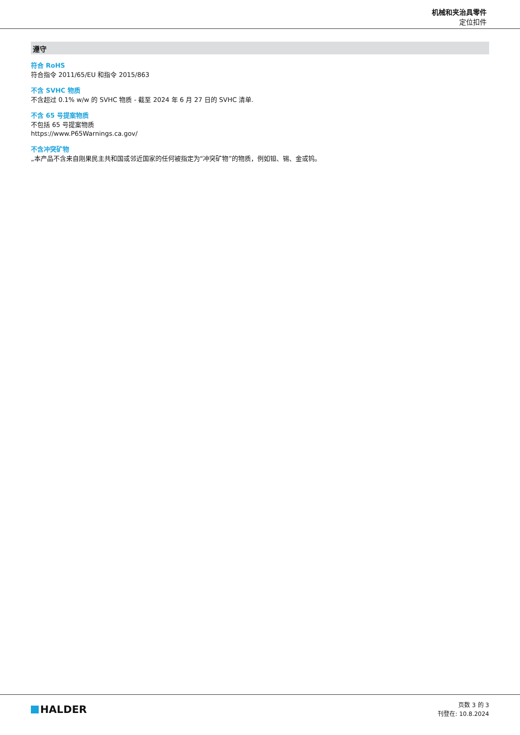机械和夹治具零件
定位扣件
遵守
符合 RoHS
符合指令 2011/65/EU 和指令 2015/863
不含 SVHC 物质
不含超过 0.1% w/w 的 SVHC 物质 - 截至 2024 年 6 月 27 日的 SVHC 清单.
不含 65 号提案物质
不包括 65 号提案物质
https://www.P65Warnings.ca.gov/
不含冲突矿物
„本产品不含来自刚果民主共和国或邻近国家的任何被指定为“冲突矿物”的物质，例如钽、锡、金或钨。
HALDER
页数 3 的 3
刊登在: 10.8.2024